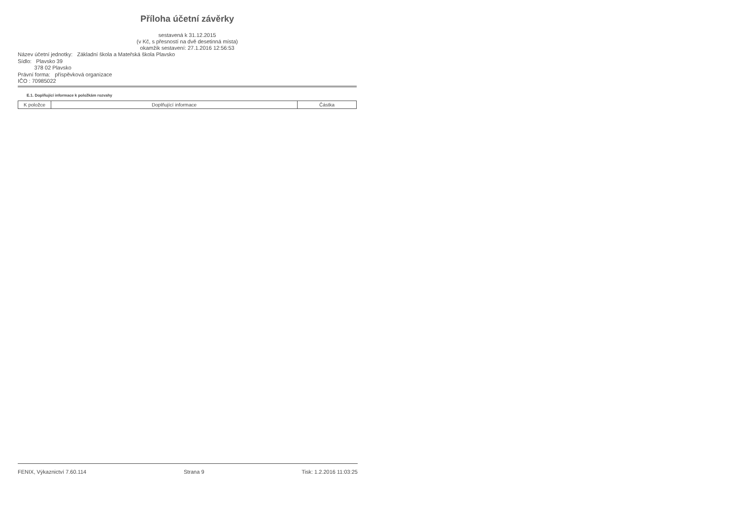Příloha účetní závěrky
sestavená k 31.12.2015
(v Kč, s přesností na dvě desetinná místa)
okamžik sestavení: 27.1.2016 12:56:53
Název účetní jednotky: Základní škola a Mateřská škola Plavsko
Sídlo: Plavsko 39
378 02 Plavsko
Právní forma: příspěvková organizace
IČO : 70985022
E.1. Doplňující informace k položkám rozvahy
| K položce | Doplňující informace | Částka |
| --- | --- | --- |
FENIX, Výkaznictví 7.60.114 Strana 9 Tisk: 1.2.2016 11:03:25